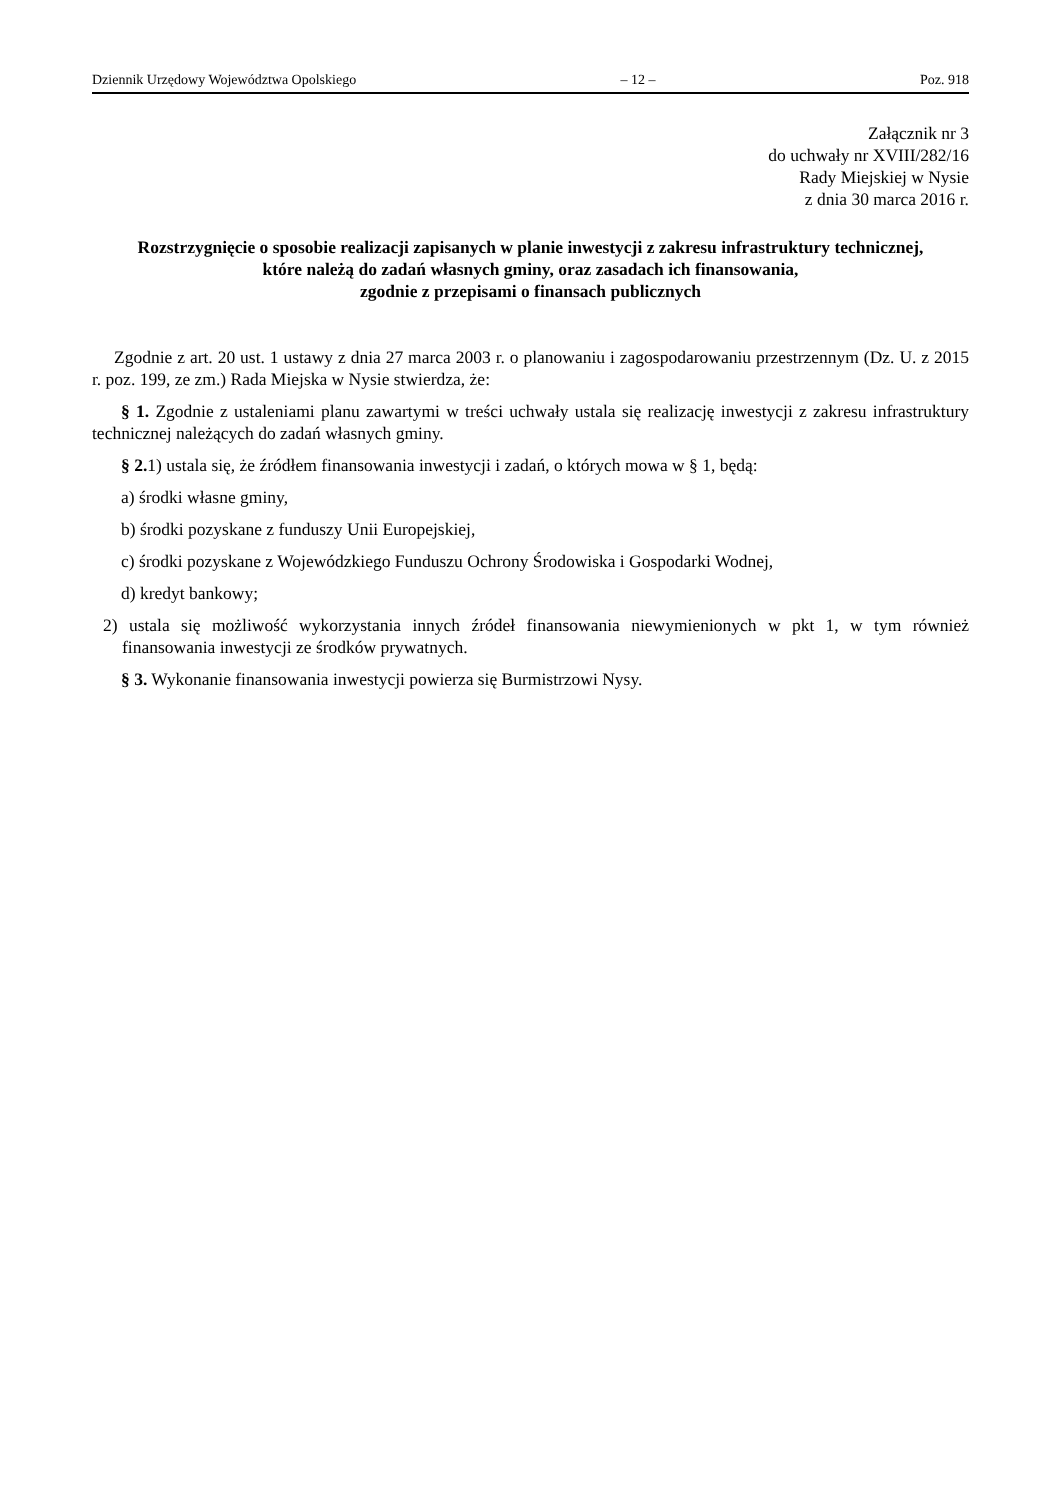Dziennik Urzędowy Województwa Opolskiego – 12 – Poz. 918
Załącznik nr 3
do uchwały nr XVIII/282/16
Rady Miejskiej w Nysie
z dnia 30 marca 2016 r.
Rozstrzygnięcie o sposobie realizacji zapisanych w planie inwestycji z zakresu infrastruktury technicznej,
które należą do zadań własnych gminy, oraz zasadach ich finansowania,
zgodnie z przepisami o finansach publicznych
Zgodnie z art. 20 ust. 1 ustawy z dnia 27 marca 2003 r. o planowaniu i zagospodarowaniu przestrzennym (Dz. U. z 2015 r. poz. 199, ze zm.) Rada Miejska w Nysie stwierdza, że:
§ 1. Zgodnie z ustaleniami planu zawartymi w treści uchwały ustala się realizację inwestycji z zakresu infrastruktury technicznej należących do zadań własnych gminy.
§ 2. 1) ustala się, że źródłem finansowania inwestycji i zadań, o których mowa w § 1, będą:
a) środki własne gminy,
b) środki pozyskane z funduszy Unii Europejskiej,
c) środki pozyskane z Wojewódzkiego Funduszu Ochrony Środowiska i Gospodarki Wodnej,
d) kredyt bankowy;
2) ustala się możliwość wykorzystania innych źródeł finansowania niewymienionych w pkt 1, w tym również finansowania inwestycji ze środków prywatnych.
§ 3. Wykonanie finansowania inwestycji powierza się Burmistrzowi Nysy.